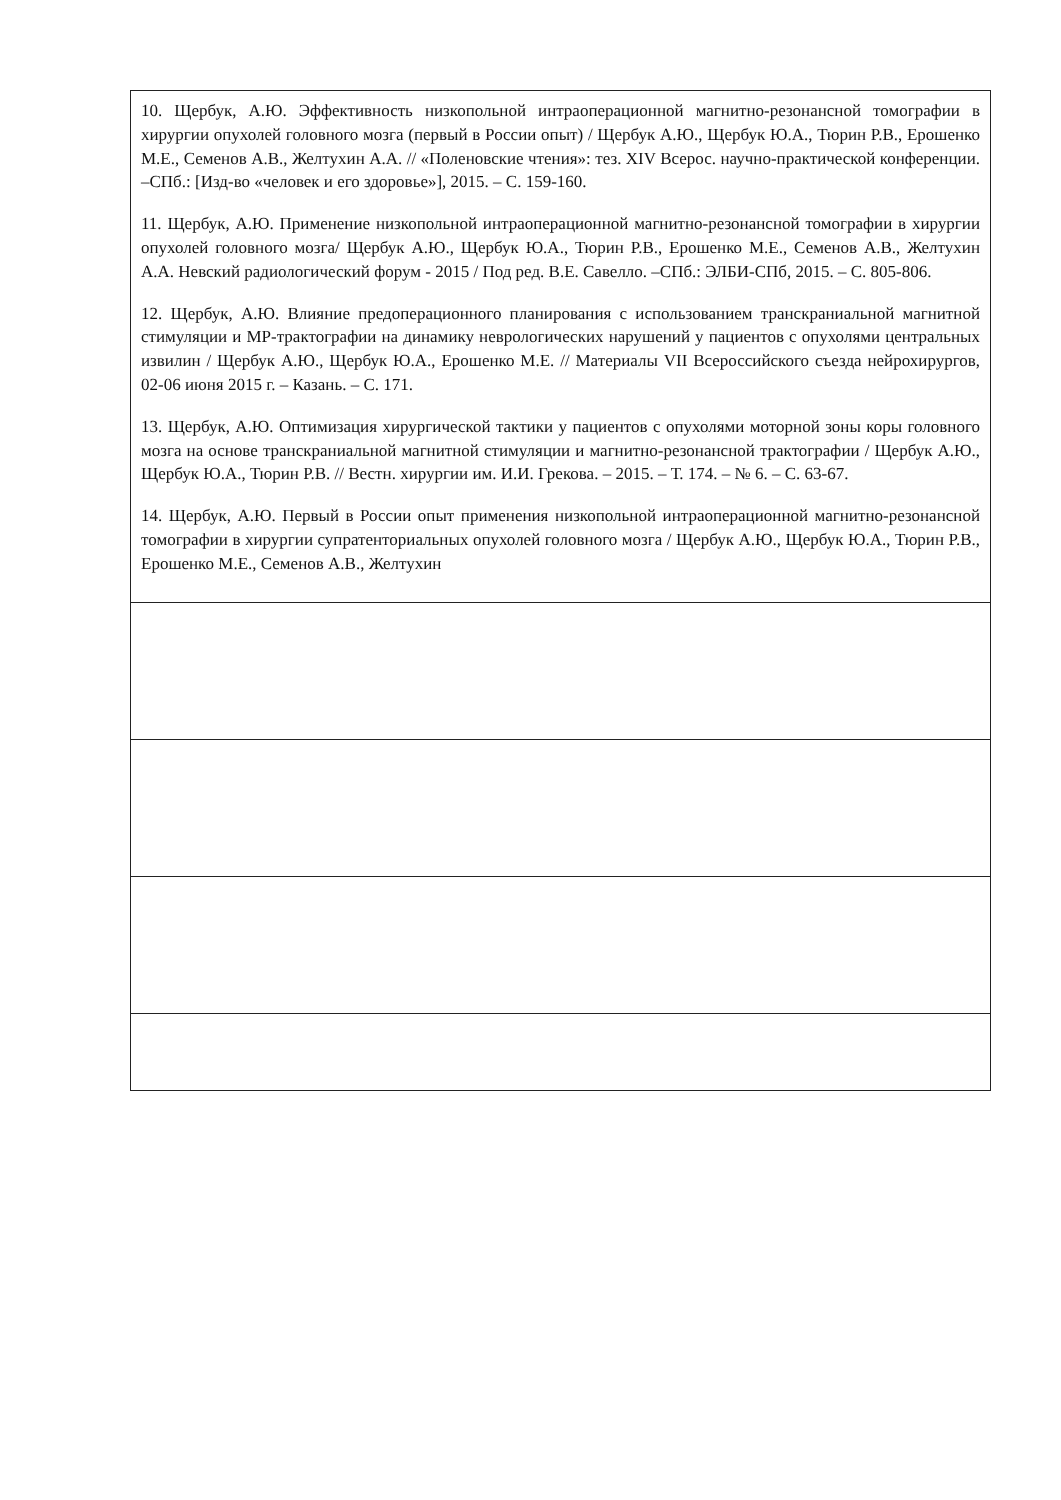| 10. Щербук, А.Ю. Эффективность низкопольной интраоперационной магнитно-резонансной томографии в хирургии опухолей головного мозга (первый в России опыт) / Щербук А.Ю., Щербук Ю.А., Тюрин Р.В., Ерошенко М.Е., Семенов А.В., Желтухин А.А. // «Поленовские чтения»: тез. XIV Всерос. научно-практической конференции. –СПб.: [Изд-во «человек и его здоровье»], 2015. – С. 159-160. 11. Щербук, А.Ю. Применение низкопольной интраоперационной магнитно-резонансной томографии в хирургии опухолей головного мозга/ Щербук А.Ю., Щербук Ю.А., Тюрин Р.В., Ерошенко М.Е., Семенов А.В., Желтухин А.А. Невский радиологический форум - 2015 / Под ред. В.Е. Савелло. –СПб.: ЭЛБИ-СПб, 2015. – С. 805-806. 12. Щербук, А.Ю. Влияние предоперационного планирования с использованием транскраниальной магнитной стимуляции и МР-трактографии на динамику неврологических нарушений у пациентов с опухолями центральных извилин / Щербук А.Ю., Щербук Ю.А., Ерошенко М.Е. // Материалы VII Всероссийского съезда нейрохирургов, 02-06 июня 2015 г. – Казань. – С. 171. 13. Щербук, А.Ю. Оптимизация хирургической тактики у пациентов с опухолями моторной зоны коры головного мозга на основе транскраниальной магнитной стимуляции и магнитно-резонансной трактографии / Щербук А.Ю., Щербук Ю.А., Тюрин Р.В. // Вестн. хирургии им. И.И. Грекова. – 2015. – Т. 174. – № 6. – С. 63-67. 14. Щербук, А.Ю. Первый в России опыт применения низкопольной интраоперационной магнитно-резонансной томографии в хирургии супратенториальных опухолей головного мозга / Щербук А.Ю., Щербук Ю.А., Тюрин Р.В., Ерошенко М.Е., Семенов А.В., Желтухин |